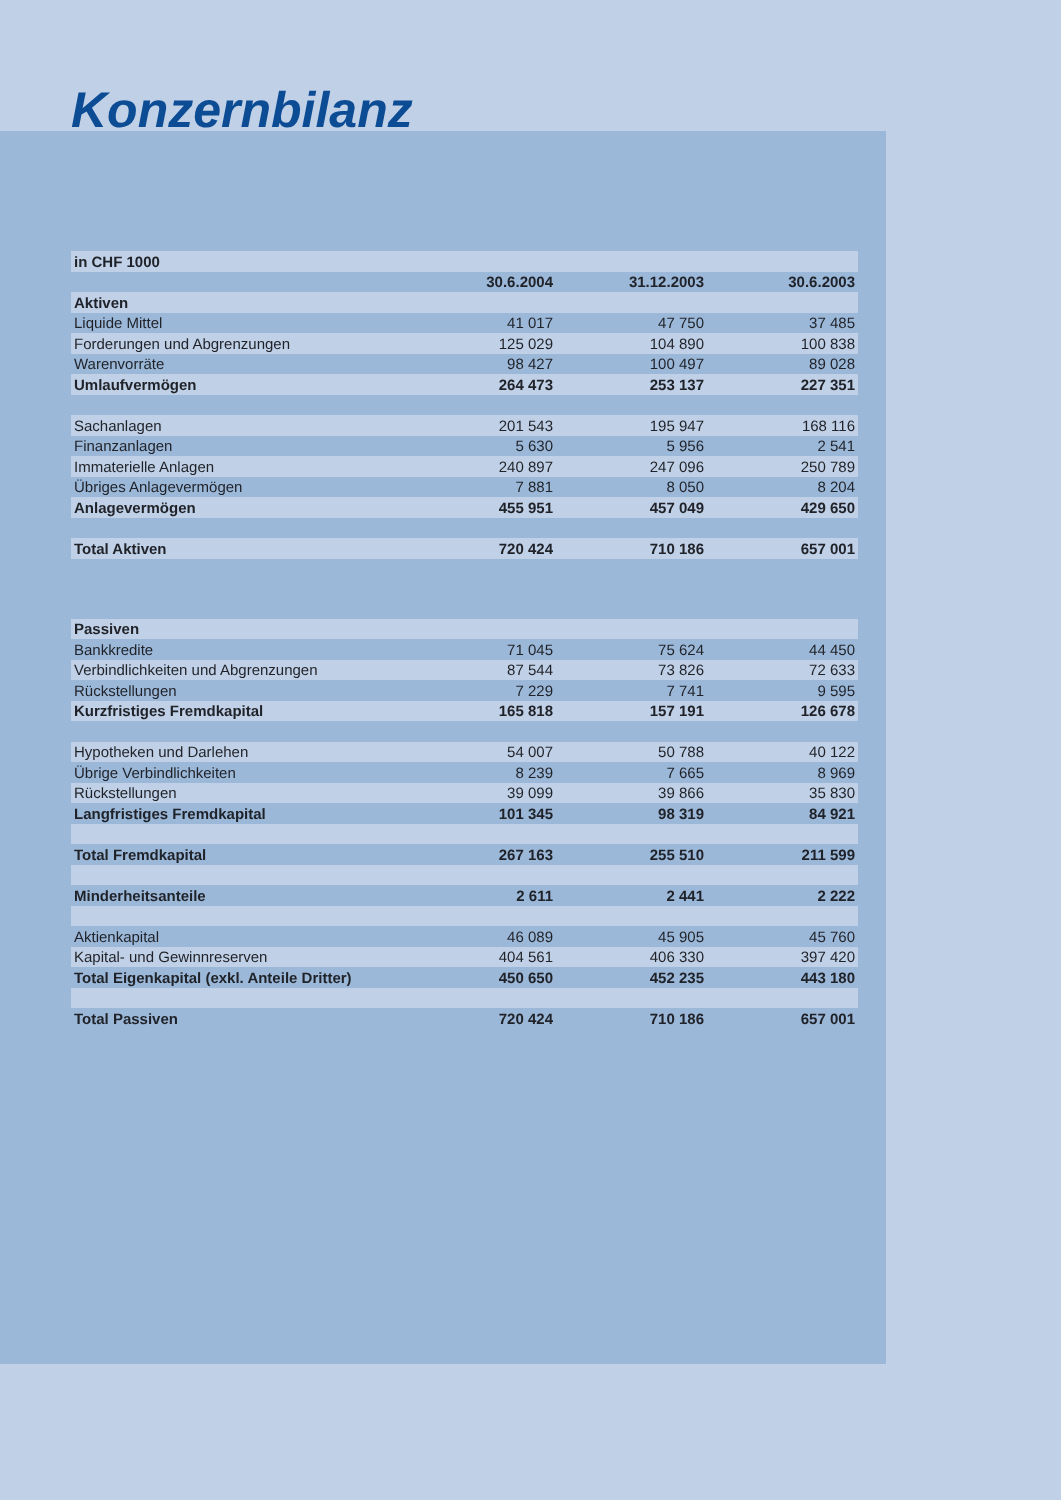Konzernbilanz
| in CHF 1000 | | | |
| | 30.6.2004 | 31.12.2003 | 30.6.2003 |
| Aktiven | | | |
| Liquide Mittel | 41 017 | 47 750 | 37 485 |
| Forderungen und Abgrenzungen | 125 029 | 104 890 | 100 838 |
| Warenvorräte | 98 427 | 100 497 | 89 028 |
| Umlaufvermögen | 264 473 | 253 137 | 227 351 |
| Sachanlagen | 201 543 | 195 947 | 168 116 |
| Finanzanlagen | 5 630 | 5 956 | 2 541 |
| Immaterielle Anlagen | 240 897 | 247 096 | 250 789 |
| Übriges Anlagevermögen | 7 881 | 8 050 | 8 204 |
| Anlagevermögen | 455 951 | 457 049 | 429 650 |
| Total Aktiven | 720 424 | 710 186 | 657 001 |
| Passiven | | | |
| Bankkredite | 71 045 | 75 624 | 44 450 |
| Verbindlichkeiten und Abgrenzungen | 87 544 | 73 826 | 72 633 |
| Rückstellungen | 7 229 | 7 741 | 9 595 |
| Kurzfristiges Fremdkapital | 165 818 | 157 191 | 126 678 |
| Hypotheken und Darlehen | 54 007 | 50 788 | 40 122 |
| Übrige Verbindlichkeiten | 8 239 | 7 665 | 8 969 |
| Rückstellungen | 39 099 | 39 866 | 35 830 |
| Langfristiges Fremdkapital | 101 345 | 98 319 | 84 921 |
| Total Fremdkapital | 267 163 | 255 510 | 211 599 |
| Minderheitsanteile | 2 611 | 2 441 | 2 222 |
| Aktienkapital | 46 089 | 45 905 | 45 760 |
| Kapital- und Gewinnreserven | 404 561 | 406 330 | 397 420 |
| Total Eigenkapital (exkl. Anteile Dritter) | 450 650 | 452 235 | 443 180 |
| Total Passiven | 720 424 | 710 186 | 657 001 |